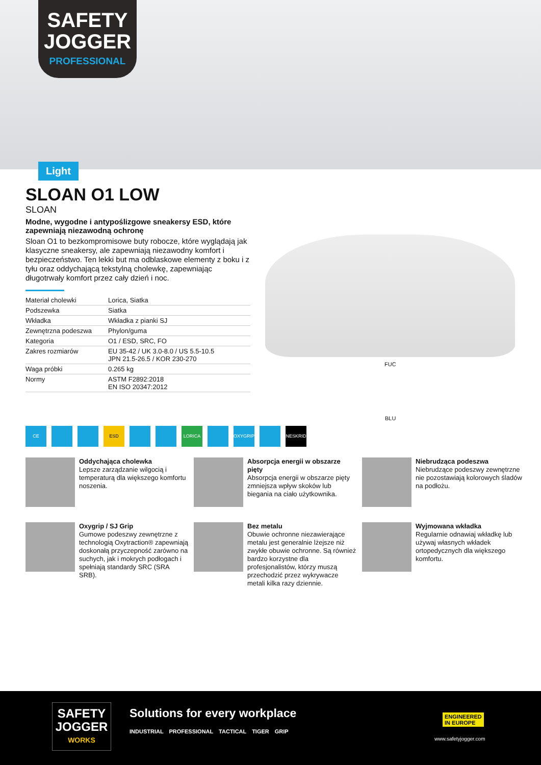SAFETY
JOGGER
PROFESSIONAL
Light
SLOAN O1 LOW
SLOAN
Modne, wygodne i antypoślizgowe sneakersy ESD, które zapewniają niezawodną ochronę
Sloan O1 to bezkompromisowe buty robocze, które wyglądają jak klasyczne sneakersy, ale zapewniają niezawodny komfort i bezpieczeństwo. Ten lekki but ma odblaskowe elementy z boku i z tyłu oraz oddychającą tekstylną cholewkę, zapewniając długotrwały komfort przez cały dzień i noc.
| Materiał cholewki | Lorica, Siatka |
| Podszewka | Siatka |
| Wkładka | Wkładka z pianki SJ |
| Zewnętrzna podeszwa | Phylon/guma |
| Kategoria | O1 / ESD, SRC, FO |
| Zakres rozmiarów | EU 35-42 / UK 3.0-8.0 / US 5.5-10.5 JPN 21.5-26.5 / KOR 230-270 |
| Waga próbki | 0.265 kg |
| Normy | ASTM F2892:2018 EN ISO 20347:2012 |
FUC
BLU
CE ESD LORICA OXYGRIP NESKRID
Oddychająca cholewka
Lepsze zarządzanie wilgocią i temperaturą dla większego komfortu noszenia.
Absorpcja energii w obszarze pięty
Absorpcja energii w obszarze pięty zmniejsza wpływ skoków lub biegania na ciało użytkownika.
Niebrudząca podeszwa
Niebrudzące podeszwy zewnętrzne nie pozostawiają kolorowych śladów na podłożu.
Oxygrip / SJ Grip
Gumowe podeszwy zewnętrzne z technologią Oxytraction® zapewniają doskonałą przyczepność zarówno na suchych, jak i mokrych podłogach i spełniają standardy SRC (SRA SRB).
Bez metalu
Obuwie ochronne niezawierające metalu jest generalnie lżejsze niż zwykłe obuwie ochronne. Są również bardzo korzystne dla profesjonalistów, którzy muszą przechodzić przez wykrywacze metali kilka razy dziennie.
Wyjmowana wkładka
Regularnie odnawiaj wkładkę lub używaj własnych wkładek ortopedycznych dla większego komfortu.
SAFETY
JOGGER
WORKS
Solutions for every workplace
INDUSTRIAL PROFESSIONAL TACTICAL TIGER GRIP
ENGINEERED
IN EUROPE
www.safetyjogger.com